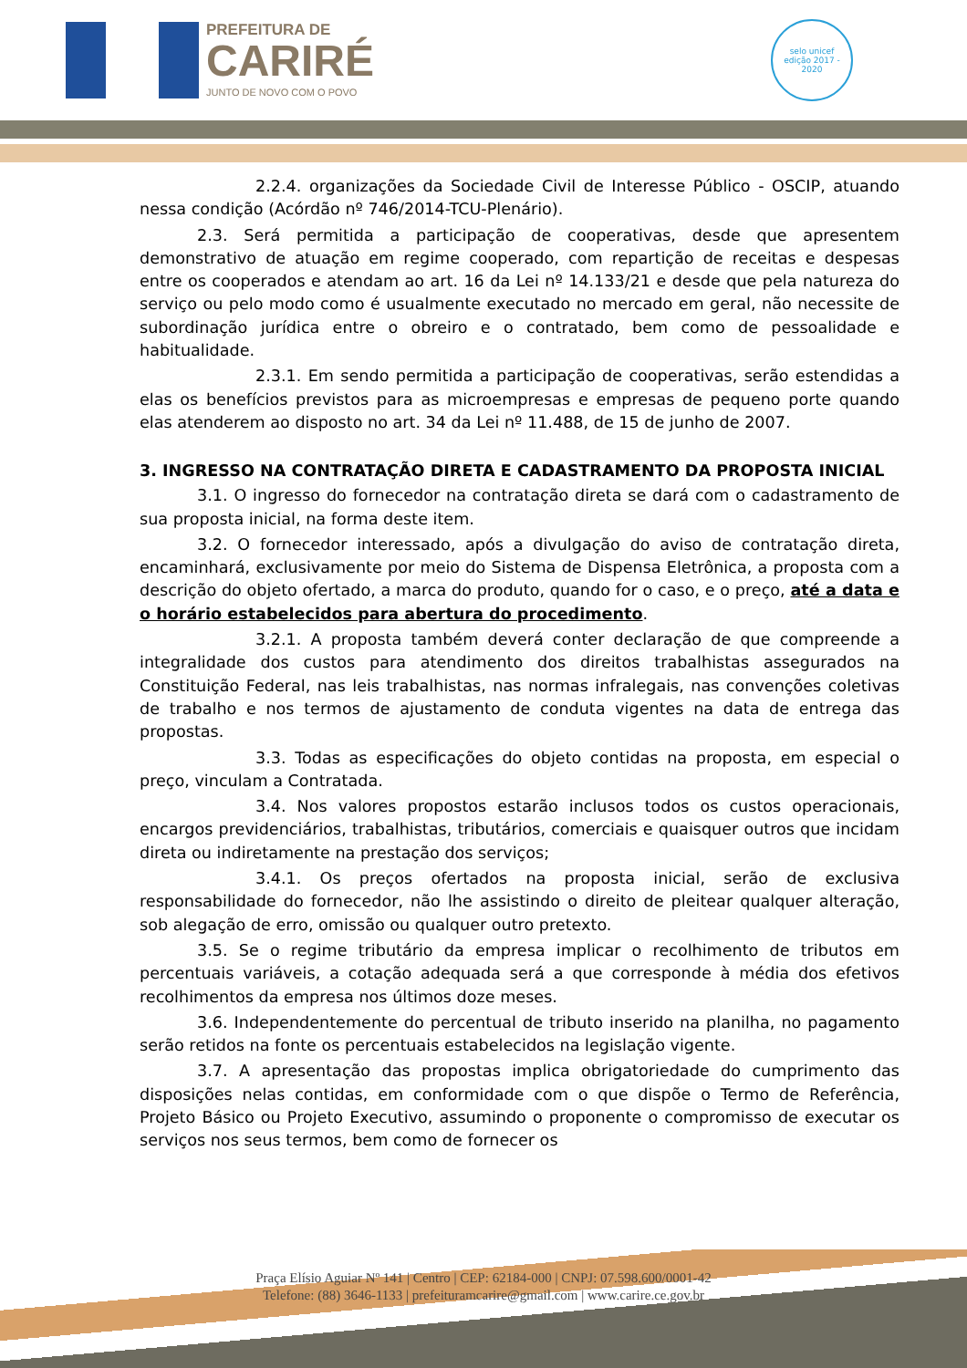PREFEITURA DE
CARIRÉ
JUNTO DE NOVO COM O POVO
selo unicef
edição 2017 - 2020
2.2.4. organizações da Sociedade Civil de Interesse Público - OSCIP, atuando nessa condição (Acórdão nº 746/2014-TCU-Plenário).
2.3. Será permitida a participação de cooperativas, desde que apresentem demonstrativo de atuação em regime cooperado, com repartição de receitas e despesas entre os cooperados e atendam ao art. 16 da Lei nº 14.133/21 e desde que pela natureza do serviço ou pelo modo como é usualmente executado no mercado em geral, não necessite de subordinação jurídica entre o obreiro e o contratado, bem como de pessoalidade e habitualidade.
2.3.1. Em sendo permitida a participação de cooperativas, serão estendidas a elas os benefícios previstos para as microempresas e empresas de pequeno porte quando elas atenderem ao disposto no art. 34 da Lei nº 11.488, de 15 de junho de 2007.
3. INGRESSO NA CONTRATAÇÃO DIRETA E CADASTRAMENTO DA PROPOSTA INICIAL
3.1. O ingresso do fornecedor na contratação direta se dará com o cadastramento de sua proposta inicial, na forma deste item.
3.2. O fornecedor interessado, após a divulgação do aviso de contratação direta, encaminhará, exclusivamente por meio do Sistema de Dispensa Eletrônica, a proposta com a descrição do objeto ofertado, a marca do produto, quando for o caso, e o preço, até a data e o horário estabelecidos para abertura do procedimento.
3.2.1. A proposta também deverá conter declaração de que compreende a integralidade dos custos para atendimento dos direitos trabalhistas assegurados na Constituição Federal, nas leis trabalhistas, nas normas infralegais, nas convenções coletivas de trabalho e nos termos de ajustamento de conduta vigentes na data de entrega das propostas.
3.3. Todas as especificações do objeto contidas na proposta, em especial o preço, vinculam a Contratada.
3.4. Nos valores propostos estarão inclusos todos os custos operacionais, encargos previdenciários, trabalhistas, tributários, comerciais e quaisquer outros que incidam direta ou indiretamente na prestação dos serviços;
3.4.1. Os preços ofertados na proposta inicial, serão de exclusiva responsabilidade do fornecedor, não lhe assistindo o direito de pleitear qualquer alteração, sob alegação de erro, omissão ou qualquer outro pretexto.
3.5. Se o regime tributário da empresa implicar o recolhimento de tributos em percentuais variáveis, a cotação adequada será a que corresponde à média dos efetivos recolhimentos da empresa nos últimos doze meses.
3.6. Independentemente do percentual de tributo inserido na planilha, no pagamento serão retidos na fonte os percentuais estabelecidos na legislação vigente.
3.7. A apresentação das propostas implica obrigatoriedade do cumprimento das disposições nelas contidas, em conformidade com o que dispõe o Termo de Referência, Projeto Básico ou Projeto Executivo, assumindo o proponente o compromisso de executar os serviços nos seus termos, bem como de fornecer os
Praça Elísio Aguiar Nº 141 | Centro | CEP: 62184-000 | CNPJ: 07.598.600/0001-42
Telefone: (88) 3646-1133 | prefeituramcarire@gmail.com | www.carire.ce.gov.br